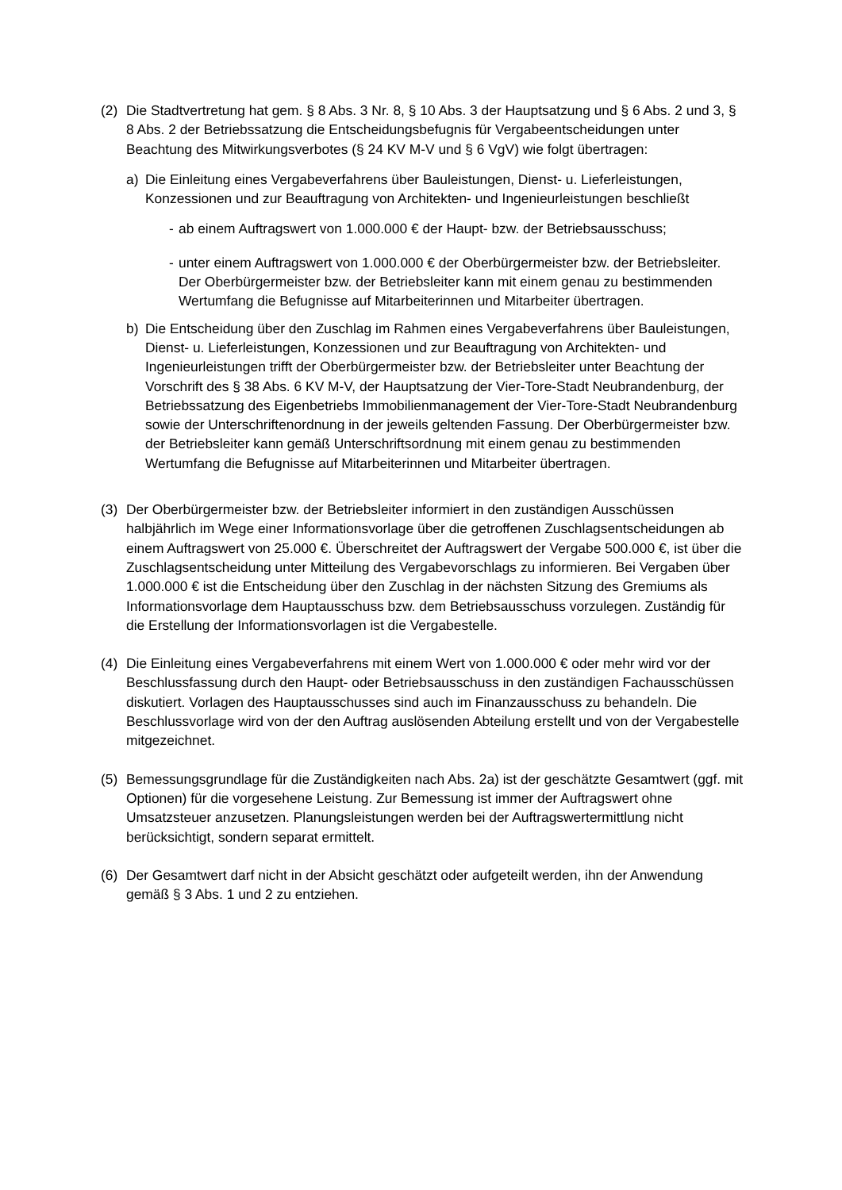(2) Die Stadtvertretung hat gem. § 8 Abs. 3 Nr. 8, § 10 Abs. 3 der Hauptsatzung und § 6 Abs. 2 und 3, § 8 Abs. 2 der Betriebssatzung die Entscheidungsbefugnis für Vergabeentscheidungen unter Beachtung des Mitwirkungsverbotes (§ 24 KV M-V und § 6 VgV) wie folgt übertragen:
a) Die Einleitung eines Vergabeverfahrens über Bauleistungen, Dienst- u. Lieferleistungen, Konzessionen und zur Beauftragung von Architekten- und Ingenieurleistungen beschließt
- ab einem Auftragswert von 1.000.000 € der Haupt- bzw. der Betriebsausschuss;
- unter einem Auftragswert von 1.000.000 € der Oberbürgermeister bzw. der Betriebsleiter.
Der Oberbürgermeister bzw. der Betriebsleiter kann mit einem genau zu bestimmenden Wertumfang die Befugnisse auf Mitarbeiterinnen und Mitarbeiter übertragen.
b) Die Entscheidung über den Zuschlag im Rahmen eines Vergabeverfahrens über Bauleistungen, Dienst- u. Lieferleistungen, Konzessionen und zur Beauftragung von Architekten- und Ingenieurleistungen trifft der Oberbürgermeister bzw. der Betriebsleiter unter Beachtung der Vorschrift des § 38 Abs. 6 KV M-V, der Hauptsatzung der Vier-Tore-Stadt Neubrandenburg, der Betriebssatzung des Eigenbetriebs Immobilienmanagement der Vier-Tore-Stadt Neubrandenburg sowie der Unterschriftenordnung in der jeweils geltenden Fassung. Der Oberbürgermeister bzw. der Betriebsleiter kann gemäß Unterschriftsordnung mit einem genau zu bestimmenden Wertumfang die Befugnisse auf Mitarbeiterinnen und Mitarbeiter übertragen.
(3) Der Oberbürgermeister bzw. der Betriebsleiter informiert in den zuständigen Ausschüssen halbjährlich im Wege einer Informationsvorlage über die getroffenen Zuschlagsentscheidungen ab einem Auftragswert von 25.000 €. Überschreitet der Auftragswert der Vergabe 500.000 €, ist über die Zuschlagsentscheidung unter Mitteilung des Vergabevorschlags zu informieren. Bei Vergaben über 1.000.000 € ist die Entscheidung über den Zuschlag in der nächsten Sitzung des Gremiums als Informationsvorlage dem Hauptausschuss bzw. dem Betriebsausschuss vorzulegen. Zuständig für die Erstellung der Informationsvorlagen ist die Vergabestelle.
(4) Die Einleitung eines Vergabeverfahrens mit einem Wert von 1.000.000 € oder mehr wird vor der Beschlussfassung durch den Haupt- oder Betriebsausschuss in den zuständigen Fachausschüssen diskutiert. Vorlagen des Hauptausschusses sind auch im Finanzausschuss zu behandeln. Die Beschlussvorlage wird von der den Auftrag auslösenden Abteilung erstellt und von der Vergabestelle mitgezeichnet.
(5) Bemessungsgrundlage für die Zuständigkeiten nach Abs. 2a) ist der geschätzte Gesamtwert (ggf. mit Optionen) für die vorgesehene Leistung. Zur Bemessung ist immer der Auftragswert ohne Umsatzsteuer anzusetzen. Planungsleistungen werden bei der Auftragswertermittlung nicht berücksichtigt, sondern separat ermittelt.
(6) Der Gesamtwert darf nicht in der Absicht geschätzt oder aufgeteilt werden, ihn der Anwendung gemäß § 3 Abs. 1 und 2 zu entziehen.